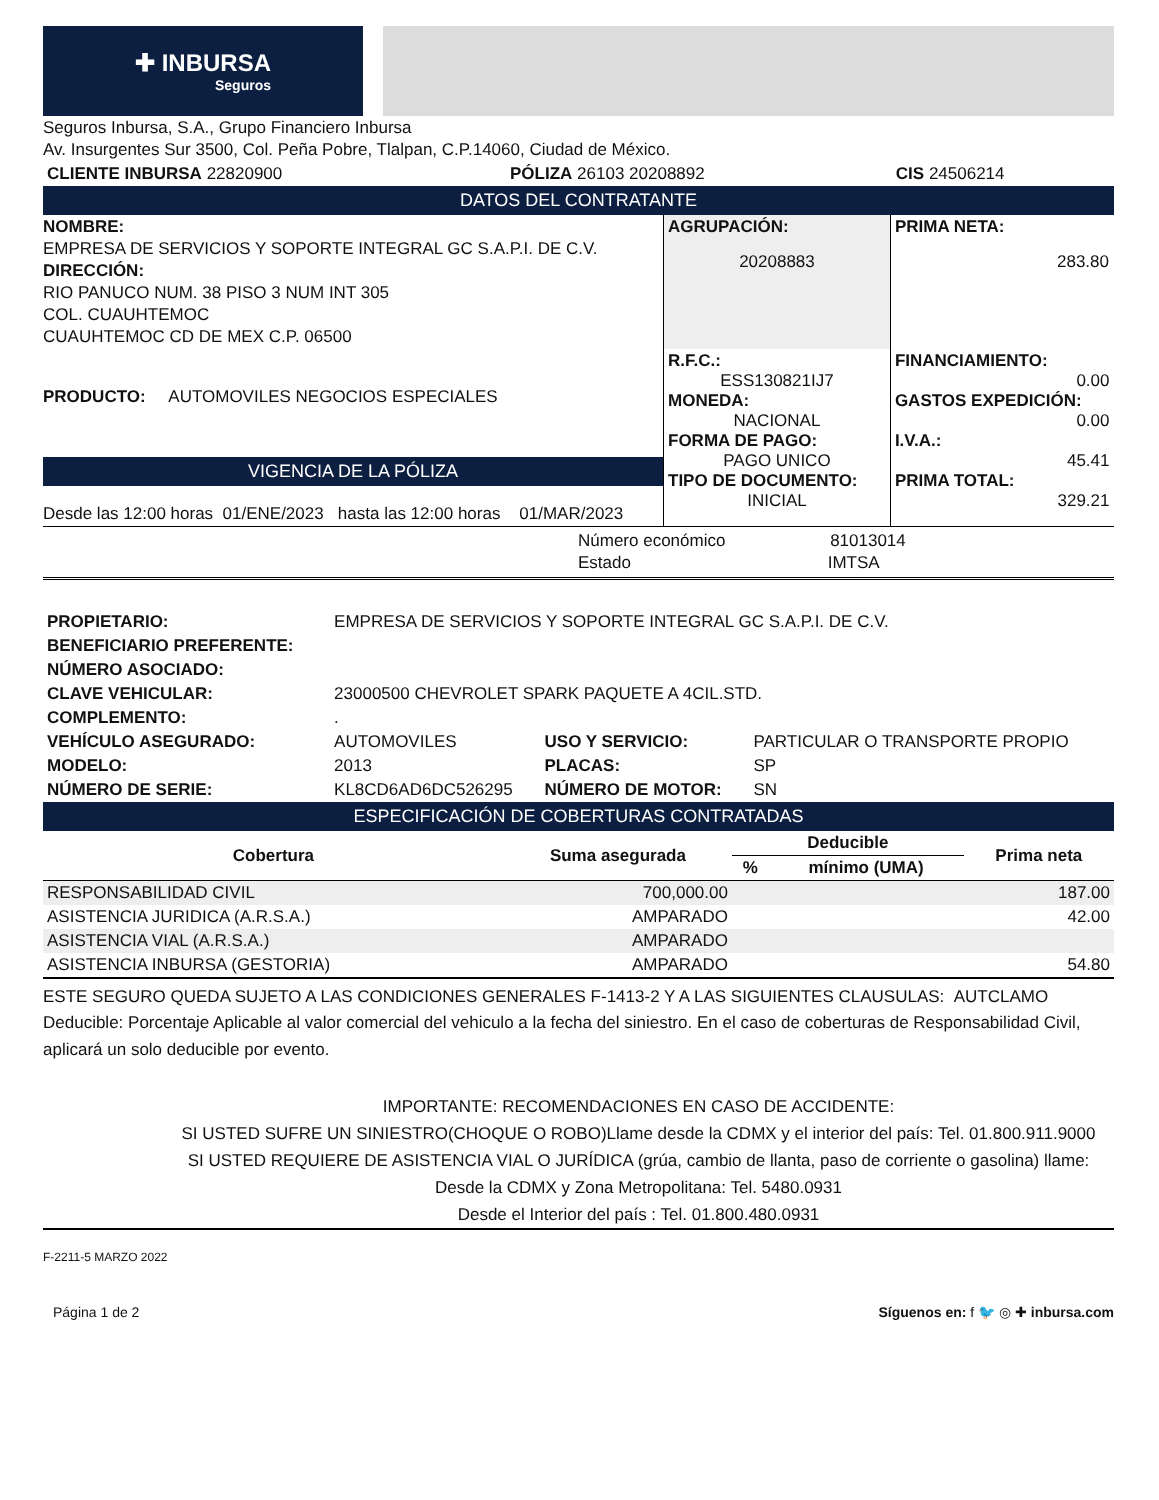✚ INBURSA
Seguros
Seguros Inbursa, S.A., Grupo Financiero Inbursa
Av. Insurgentes Sur 3500, Col. Peña Pobre, Tlalpan, C.P.14060, Ciudad de México.
| CLIENTE INBURSA 22820900 | PÓLIZA 26103 20208892 | CIS 24506214 |
DATOS DEL CONTRATANTE
NOMBRE:
EMPRESA DE SERVICIOS Y SOPORTE INTEGRAL GC S.A.P.I. DE C.V.
DIRECCIÓN:
RIO PANUCO NUM. 38 PISO 3 NUM INT 305
COL. CUAUHTEMOC
CUAUHTEMOC CD DE MEX C.P. 06500
PRODUCTO: AUTOMOVILES NEGOCIOS ESPECIALES
VIGENCIA DE LA PÓLIZA
Desde las 12:00 horas 01/ENE/2023 hasta las 12:00 horas 01/MAR/2023
| AGRUPACIÓN: 20208883 | PRIMA NETA: 283.80 |
| R.F.C.: ESS130821IJ7 MONEDA: NACIONAL FORMA DE PAGO: PAGO UNICO TIPO DE DOCUMENTO: INICIAL | FINANCIAMIENTO: 0.00 GASTOS EXPEDICIÓN: 0.00 I.V.A.: 45.41 PRIMA TOTAL: 329.21 |
Número económico 81013014
Estado IMTSA
| PROPIETARIO: | EMPRESA DE SERVICIOS Y SOPORTE INTEGRAL GC S.A.P.I. DE C.V. | | |
| BENEFICIARIO PREFERENTE: | | | |
| NÚMERO ASOCIADO: | | | |
| CLAVE VEHICULAR: | 23000500 CHEVROLET SPARK PAQUETE A 4CIL.STD. | | |
| COMPLEMENTO: | . | | |
| VEHÍCULO ASEGURADO: | AUTOMOVILES | USO Y SERVICIO: | PARTICULAR O TRANSPORTE PROPIO |
| MODELO: | 2013 | PLACAS: | SP |
| NÚMERO DE SERIE: | KL8CD6AD6DC526295 | NÚMERO DE MOTOR: | SN |
ESPECIFICACIÓN DE COBERTURAS CONTRATADAS
| Cobertura | Suma asegurada | Deducible | | Prima neta |
| --- | --- | --- | --- | --- |
| | | % | mínimo (UMA) | |
| RESPONSABILIDAD CIVIL | 700,000.00 | | | 187.00 |
| ASISTENCIA JURIDICA (A.R.S.A.) | AMPARADO | | | 42.00 |
| ASISTENCIA VIAL (A.R.S.A.) | AMPARADO | | | |
| ASISTENCIA INBURSA (GESTORIA) | AMPARADO | | | 54.80 |
ESTE SEGURO QUEDA SUJETO A LAS CONDICIONES GENERALES F-1413-2 Y A LAS SIGUIENTES CLAUSULAS: AUTCLAMO
Deducible: Porcentaje Aplicable al valor comercial del vehiculo a la fecha del siniestro. En el caso de coberturas de Responsabilidad Civil, aplicará un solo deducible por evento.
IMPORTANTE: RECOMENDACIONES EN CASO DE ACCIDENTE:
SI USTED SUFRE UN SINIESTRO(CHOQUE O ROBO)Llame desde la CDMX y el interior del país: Tel. 01.800.911.9000
SI USTED REQUIERE DE ASISTENCIA VIAL O JURÍDICA (grúa, cambio de llanta, paso de corriente o gasolina) llame:
Desde la CDMX y Zona Metropolitana: Tel. 5480.0931
Desde el Interior del país : Tel. 01.800.480.0931
F-2211-5 MARZO 2022
Página 1 de 2 Síguenos en: f 🐦 ◎ ✚ inbursa.com